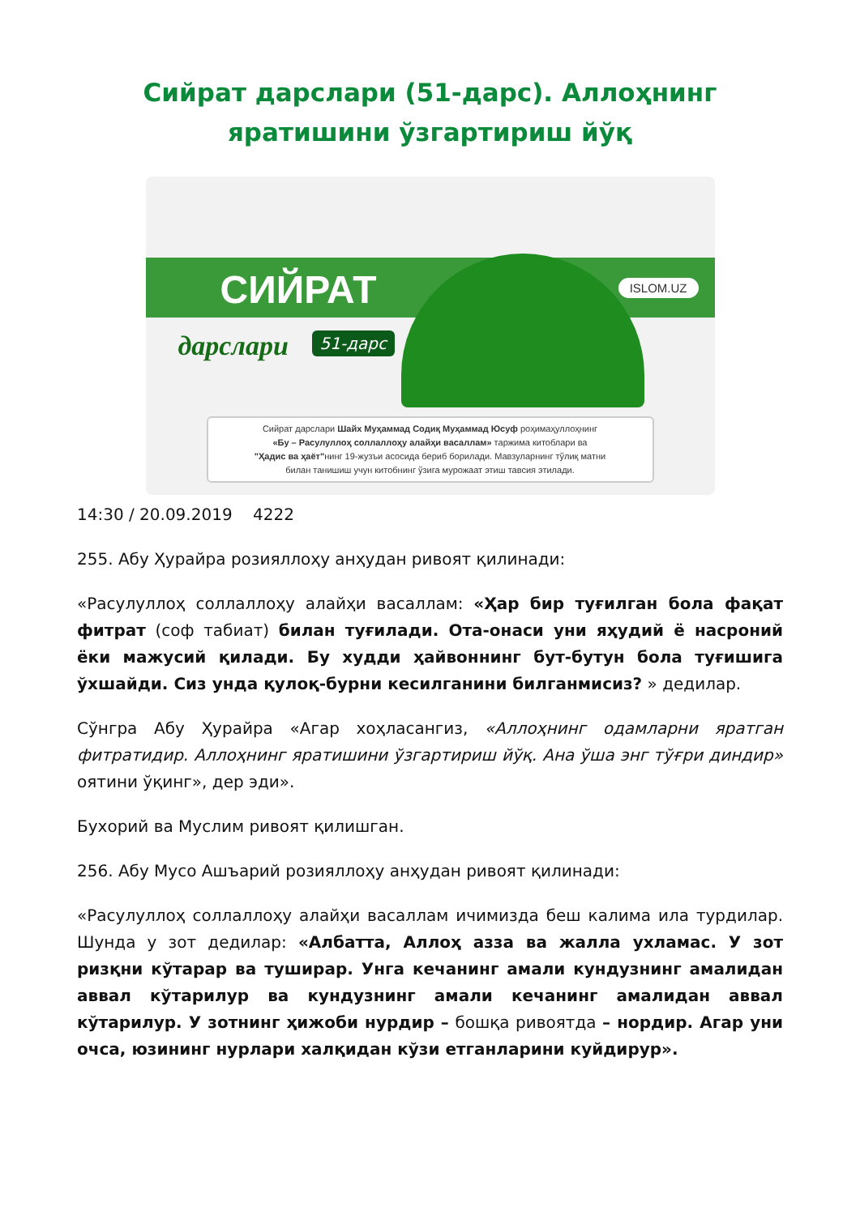Сийрат дарслари (51-дарс). Аллоҳнинг яратишини ўзгартириш йўқ
СИЙРАТ
дарслари 51-дарс
ISLOM.UZ
Сийрат дарслари Шайх Муҳаммад Содиқ Муҳаммад Юсуф роҳимаҳуллоҳнинг
«Бу – Расулуллоҳ соллаллоҳу алайҳи васаллам» таржима китоблари ва
"Ҳадис ва ҳаёт"нинг 19-жузъи асосида бериб борилади. Мавзуларнинг тўлиқ матни
билан танишиш учун китобнинг ўзига мурожаат этиш тавсия этилади.
14:30 / 20.09.2019 4222
255. Абу Ҳурайра розияллоҳу анҳудан ривоят қилинади:
«Расулуллоҳ соллаллоҳу алайҳи васаллам: «Ҳар бир туғилган бола фақат фитрат (соф табиат) билан туғилади. Ота-онаси уни яҳудий ё насроний ёки мажусий қилади. Бу худди ҳайвоннинг бут-бутун бола туғишига ўхшайди. Сиз унда қулоқ-бурни кесилганини билганмисиз? » дедилар.
Сўнгра Абу Ҳурайра «Агар хоҳласангиз, «Аллоҳнинг одамларни яратган фитратидир. Аллоҳнинг яратишини ўзгартириш йўқ. Ана ўша энг тўғри диндир» оятини ўқинг», дер эди».
Бухорий ва Муслим ривоят қилишган.
256. Абу Мусо Ашъарий розияллоҳу анҳудан ривоят қилинади:
«Расулуллоҳ соллаллоҳу алайҳи васаллам ичимизда беш калима ила турдилар. Шунда у зот дедилар: «Албатта, Аллоҳ азза ва жалла ухламас. У зот ризқни кўтарар ва туширар. Унга кечанинг амали кундузнинг амалидан аввал кўтарилур ва кундузнинг амали кечанинг амалидан аввал кўтарилур. У зотнинг ҳижоби нурдир – бошқа ривоятда – нордир. Агар уни очса, юзининг нурлари халқидан кўзи етганларини куйдирур».